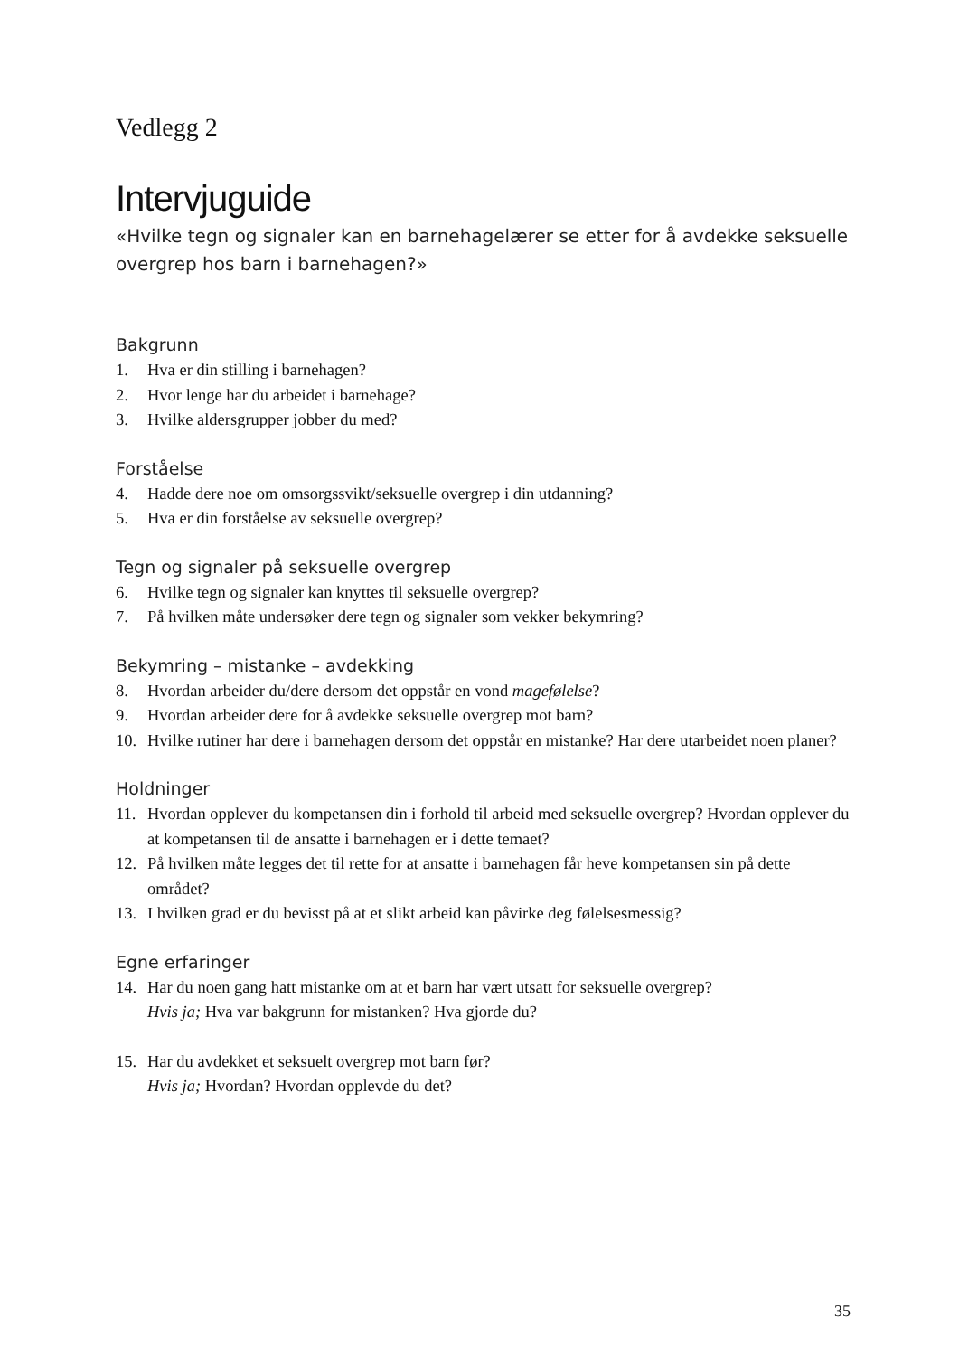Vedlegg 2
Intervjuguide
«Hvilke tegn og signaler kan en barnehagelærer se etter for å avdekke seksuelle overgrep hos barn i barnehagen?»
Bakgrunn
1. Hva er din stilling i barnehagen?
2. Hvor lenge har du arbeidet i barnehage?
3. Hvilke aldersgrupper jobber du med?
Forståelse
4. Hadde dere noe om omsorgssvikt/seksuelle overgrep i din utdanning?
5. Hva er din forståelse av seksuelle overgrep?
Tegn og signaler på seksuelle overgrep
6. Hvilke tegn og signaler kan knyttes til seksuelle overgrep?
7. På hvilken måte undersøker dere tegn og signaler som vekker bekymring?
Bekymring – mistanke – avdekking
8. Hvordan arbeider du/dere dersom det oppstår en vond magefølelse?
9. Hvordan arbeider dere for å avdekke seksuelle overgrep mot barn?
10. Hvilke rutiner har dere i barnehagen dersom det oppstår en mistanke? Har dere utarbeidet noen planer?
Holdninger
11. Hvordan opplever du kompetansen din i forhold til arbeid med seksuelle overgrep? Hvordan opplever du at kompetansen til de ansatte i barnehagen er i dette temaet?
12. På hvilken måte legges det til rette for at ansatte i barnehagen får heve kompetansen sin på dette området?
13. I hvilken grad er du bevisst på at et slikt arbeid kan påvirke deg følelsesmessig?
Egne erfaringer
14. Har du noen gang hatt mistanke om at et barn har vært utsatt for seksuelle overgrep?
Hvis ja; Hva var bakgrunn for mistanken? Hva gjorde du?
15. Har du avdekket et seksuelt overgrep mot barn før?
Hvis ja; Hvordan? Hvordan opplevde du det?
35